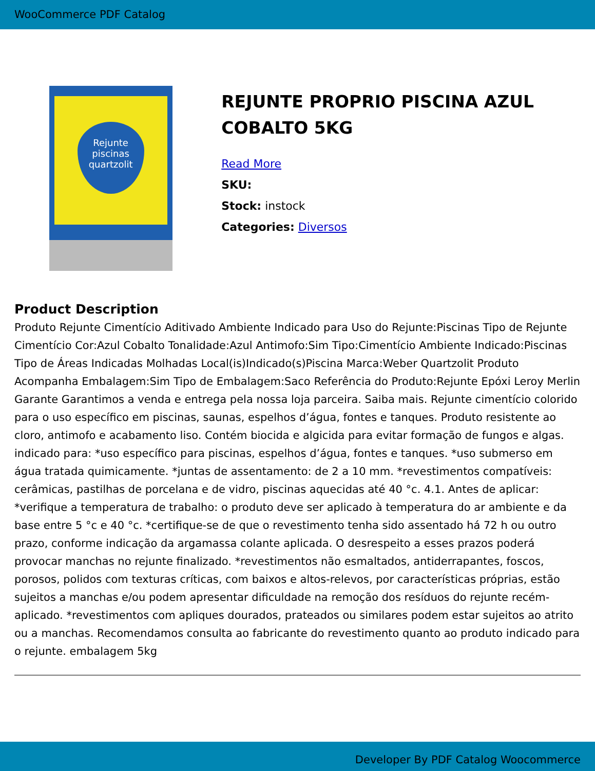WooCommerce PDF Catalog
Rejunte
piscinas
quartzolit
REJUNTE PROPRIO PISCINA AZUL COBALTO 5KG
Read More
SKU:
Stock: instock
Categories: Diversos
Product Description
Produto Rejunte Cimentício Aditivado Ambiente Indicado para Uso do Rejunte:Piscinas Tipo de Rejunte Cimentício Cor:Azul Cobalto Tonalidade:Azul Antimofo:Sim Tipo:Cimentício Ambiente Indicado:Piscinas Tipo de Áreas Indicadas Molhadas Local(is)Indicado(s)Piscina Marca:Weber Quartzolit Produto Acompanha Embalagem:Sim Tipo de Embalagem:Saco Referência do Produto:Rejunte Epóxi Leroy Merlin Garante Garantimos a venda e entrega pela nossa loja parceira. Saiba mais. Rejunte cimentício colorido para o uso específico em piscinas, saunas, espelhos d’água, fontes e tanques. Produto resistente ao cloro, antimofo e acabamento liso. Contém biocida e algicida para evitar formação de fungos e algas. indicado para: *uso específico para piscinas, espelhos d’água, fontes e tanques. *uso submerso em água tratada quimicamente. *juntas de assentamento: de 2 a 10 mm. *revestimentos compatíveis: cerâmicas, pastilhas de porcelana e de vidro, piscinas aquecidas até 40 °c. 4.1. Antes de aplicar: *verifique a temperatura de trabalho: o produto deve ser aplicado à temperatura do ar ambiente e da base entre 5 °c e 40 °c. *certifique-se de que o revestimento tenha sido assentado há 72 h ou outro prazo, conforme indicação da argamassa colante aplicada. O desrespeito a esses prazos poderá provocar manchas no rejunte finalizado. *revestimentos não esmaltados, antiderrapantes, foscos, porosos, polidos com texturas críticas, com baixos e altos-relevos, por características próprias, estão sujeitos a manchas e/ou podem apresentar dificuldade na remoção dos resíduos do rejunte recém-aplicado. *revestimentos com apliques dourados, prateados ou similares podem estar sujeitos ao atrito ou a manchas. Recomendamos consulta ao fabricante do revestimento quanto ao produto indicado para o rejunte. embalagem 5kg
Developer By PDF Catalog Woocommerce